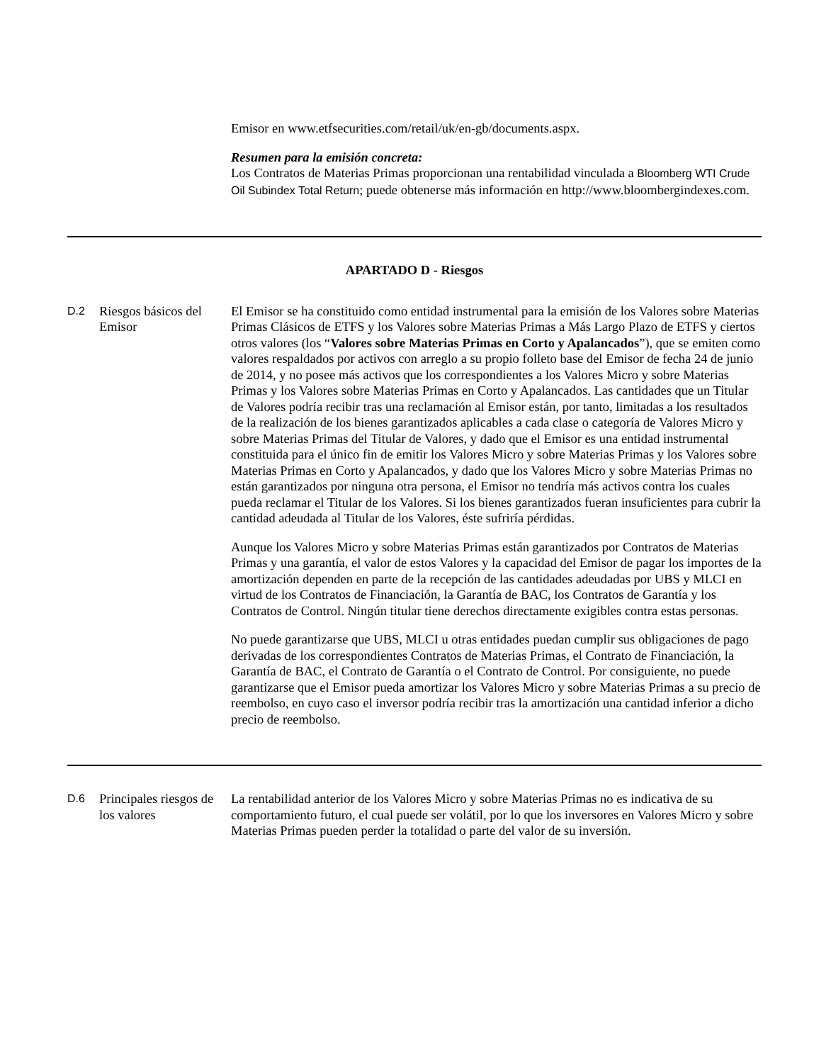Emisor en www.etfsecurities.com/retail/uk/en-gb/documents.aspx.
Resumen para la emisión concreta:
Los Contratos de Materias Primas proporcionan una rentabilidad vinculada a Bloomberg WTI Crude Oil Subindex Total Return; puede obtenerse más información en http://www.bloombergindexes.com.
APARTADO D - Riesgos
| D.2 | Riesgos básicos del Emisor | El Emisor se ha constituido como entidad instrumental para la emisión de los Valores sobre Materias Primas Clásicos de ETFS y los Valores sobre Materias Primas a Más Largo Plazo de ETFS y ciertos otros valores (los “ Valores sobre Materias Primas en Corto y Apalancados ”), que se emiten como valores respaldados por activos con arreglo a su propio folleto base del Emisor de fecha 24 de junio de 2014, y no posee más activos que los correspondientes a los Valores Micro y sobre Materias Primas y los Valores sobre Materias Primas en Corto y Apalancados. Las cantidades que un Titular de Valores podría recibir tras una reclamación al Emisor están, por tanto, limitadas a los resultados de la realización de los bienes garantizados aplicables a cada clase o categoría de Valores Micro y sobre Materias Primas del Titular de Valores, y dado que el Emisor es una entidad instrumental constituida para el único fin de emitir los Valores Micro y sobre Materias Primas y los Valores sobre Materias Primas en Corto y Apalancados, y dado que los Valores Micro y sobre Materias Primas no están garantizados por ninguna otra persona, el Emisor no tendría más activos contra los cuales pueda reclamar el Titular de los Valores. Si los bienes garantizados fueran insuficientes para cubrir la cantidad adeudada al Titular de los Valores, éste sufriría pérdidas. Aunque los Valores Micro y sobre Materias Primas están garantizados por Contratos de Materias Primas y una garantía, el valor de estos Valores y la capacidad del Emisor de pagar los importes de la amortización dependen en parte de la recepción de las cantidades adeudadas por UBS y MLCI en virtud de los Contratos de Financiación, la Garantía de BAC, los Contratos de Garantía y los Contratos de Control. Ningún titular tiene derechos directamente exigibles contra estas personas. No puede garantizarse que UBS, MLCI u otras entidades puedan cumplir sus obligaciones de pago derivadas de los correspondientes Contratos de Materias Primas, el Contrato de Financiación, la Garantía de BAC, el Contrato de Garantía o el Contrato de Control. Por consiguiente, no puede garantizarse que el Emisor pueda amortizar los Valores Micro y sobre Materias Primas a su precio de reembolso, en cuyo caso el inversor podría recibir tras la amortización una cantidad inferior a dicho precio de reembolso. |
| D.6 | Principales riesgos de los valores | La rentabilidad anterior de los Valores Micro y sobre Materias Primas no es indicativa de su comportamiento futuro, el cual puede ser volátil, por lo que los inversores en Valores Micro y sobre Materias Primas pueden perder la totalidad o parte del valor de su inversión. |